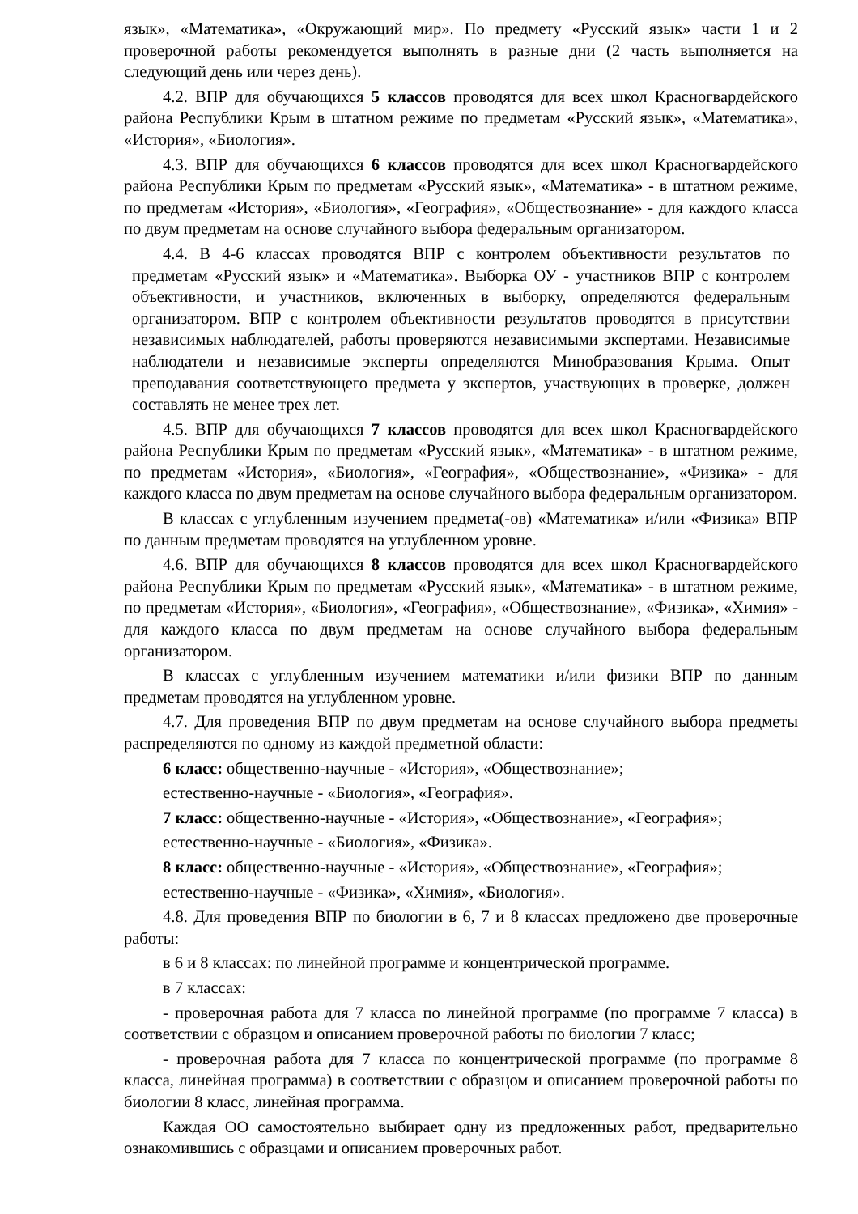язык», «Математика», «Окружающий мир». По предмету «Русский язык» части 1 и 2 проверочной работы рекомендуется выполнять в разные дни (2 часть выполняется на следующий день или через день).
4.2. ВПР для обучающихся 5 классов проводятся для всех школ Красногвардейского района Республики Крым в штатном режиме по предметам «Русский язык», «Математика», «История», «Биология».
4.3. ВПР для обучающихся 6 классов проводятся для всех школ Красногвардейского района Республики Крым по предметам «Русский язык», «Математика» - в штатном режиме, по предметам «История», «Биология», «География», «Обществознание» - для каждого класса по двум предметам на основе случайного выбора федеральным организатором.
4.4. В 4-6 классах проводятся ВПР с контролем объективности результатов по предметам «Русский язык» и «Математика». Выборка ОУ - участников ВПР с контролем объективности, и участников, включенных в выборку, определяются федеральным организатором. ВПР с контролем объективности результатов проводятся в присутствии независимых наблюдателей, работы проверяются независимыми экспертами. Независимые наблюдатели и независимые эксперты определяются Минобразования Крыма. Опыт преподавания соответствующего предмета у экспертов, участвующих в проверке, должен составлять не менее трех лет.
4.5. ВПР для обучающихся 7 классов проводятся для всех школ Красногвардейского района Республики Крым по предметам «Русский язык», «Математика» - в штатном режиме, по предметам «История», «Биология», «География», «Обществознание», «Физика» - для каждого класса по двум предметам на основе случайного выбора федеральным организатором.
В классах с углубленным изучением предмета(-ов) «Математика» и/или «Физика» ВПР по данным предметам проводятся на углубленном уровне.
4.6. ВПР для обучающихся 8 классов проводятся для всех школ Красногвардейского района Республики Крым по предметам «Русский язык», «Математика» - в штатном режиме, по предметам «История», «Биология», «География», «Обществознание», «Физика», «Химия» - для каждого класса по двум предметам на основе случайного выбора федеральным организатором.
В классах с углубленным изучением математики и/или физики ВПР по данным предметам проводятся на углубленном уровне.
4.7. Для проведения ВПР по двум предметам на основе случайного выбора предметы распределяются по одному из каждой предметной области:
6 класс: общественно-научные - «История», «Обществознание»;
естественно-научные - «Биология», «География».
7 класс: общественно-научные - «История», «Обществознание», «География»;
естественно-научные - «Биология», «Физика».
8 класс: общественно-научные - «История», «Обществознание», «География»;
естественно-научные - «Физика», «Химия», «Биология».
4.8. Для проведения ВПР по биологии в 6, 7 и 8 классах предложено две проверочные работы:
в 6 и 8 классах: по линейной программе и концентрической программе.
в 7 классах:
- проверочная работа для 7 класса по линейной программе (по программе 7 класса) в соответствии с образцом и описанием проверочной работы по биологии 7 класс;
- проверочная работа для 7 класса по концентрической программе (по программе 8 класса, линейная программа) в соответствии с образцом и описанием проверочной работы по биологии 8 класс, линейная программа.
Каждая ОО самостоятельно выбирает одну из предложенных работ, предварительно ознакомившись с образцами и описанием проверочных работ.